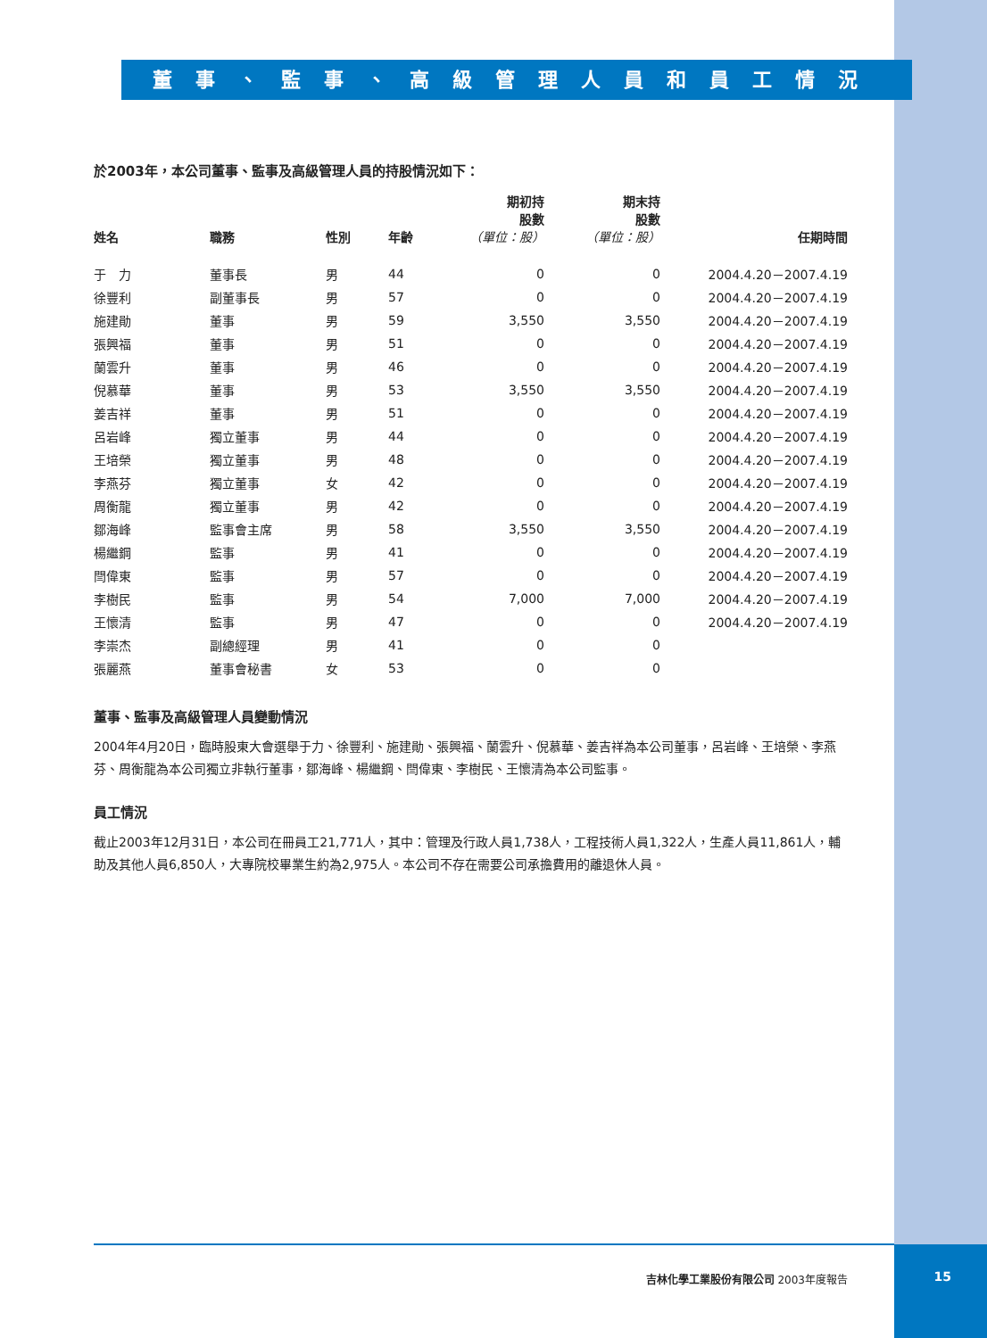董事、監事、高級管理人員和員工情況
於2003年，本公司董事、監事及高級管理人員的持股情況如下：
| 姓名 | 職務 | 性別 | 年齡 | 期初持 股數 （單位：股） | 期末持 股數 （單位：股） | 任期時間 |
| --- | --- | --- | --- | --- | --- | --- |
| 于 力 | 董事長 | 男 | 44 | 0 | 0 | 2004.4.20－2007.4.19 |
| 徐豐利 | 副董事長 | 男 | 57 | 0 | 0 | 2004.4.20－2007.4.19 |
| 施建勛 | 董事 | 男 | 59 | 3,550 | 3,550 | 2004.4.20－2007.4.19 |
| 張興福 | 董事 | 男 | 51 | 0 | 0 | 2004.4.20－2007.4.19 |
| 蘭雲升 | 董事 | 男 | 46 | 0 | 0 | 2004.4.20－2007.4.19 |
| 倪慕華 | 董事 | 男 | 53 | 3,550 | 3,550 | 2004.4.20－2007.4.19 |
| 姜吉祥 | 董事 | 男 | 51 | 0 | 0 | 2004.4.20－2007.4.19 |
| 呂岩峰 | 獨立董事 | 男 | 44 | 0 | 0 | 2004.4.20－2007.4.19 |
| 王培榮 | 獨立董事 | 男 | 48 | 0 | 0 | 2004.4.20－2007.4.19 |
| 李燕芬 | 獨立董事 | 女 | 42 | 0 | 0 | 2004.4.20－2007.4.19 |
| 周衡龍 | 獨立董事 | 男 | 42 | 0 | 0 | 2004.4.20－2007.4.19 |
| 鄒海峰 | 監事會主席 | 男 | 58 | 3,550 | 3,550 | 2004.4.20－2007.4.19 |
| 楊繼鋼 | 監事 | 男 | 41 | 0 | 0 | 2004.4.20－2007.4.19 |
| 閆偉東 | 監事 | 男 | 57 | 0 | 0 | 2004.4.20－2007.4.19 |
| 李樹民 | 監事 | 男 | 54 | 7,000 | 7,000 | 2004.4.20－2007.4.19 |
| 王懷清 | 監事 | 男 | 47 | 0 | 0 | 2004.4.20－2007.4.19 |
| 李崇杰 | 副總經理 | 男 | 41 | 0 | 0 | |
| 張麗燕 | 董事會秘書 | 女 | 53 | 0 | 0 | |
董事、監事及高級管理人員變動情況
2004年4月20日，臨時股東大會選舉于力、徐豐利、施建勛、張興福、蘭雲升、倪慕華、姜吉祥為本公司董事，呂岩峰、王培榮、李燕芬、周衡龍為本公司獨立非執行董事，鄒海峰、楊繼鋼、閆偉東、李樹民、王懷清為本公司監事。
員工情況
截止2003年12月31日，本公司在冊員工21,771人，其中：管理及行政人員1,738人，工程技術人員1,322人，生產人員11,861人，輔助及其他人員6,850人，大專院校畢業生約為2,975人。本公司不存在需要公司承擔費用的離退休人員。
吉林化學工業股份有限公司 2003年度報告 15